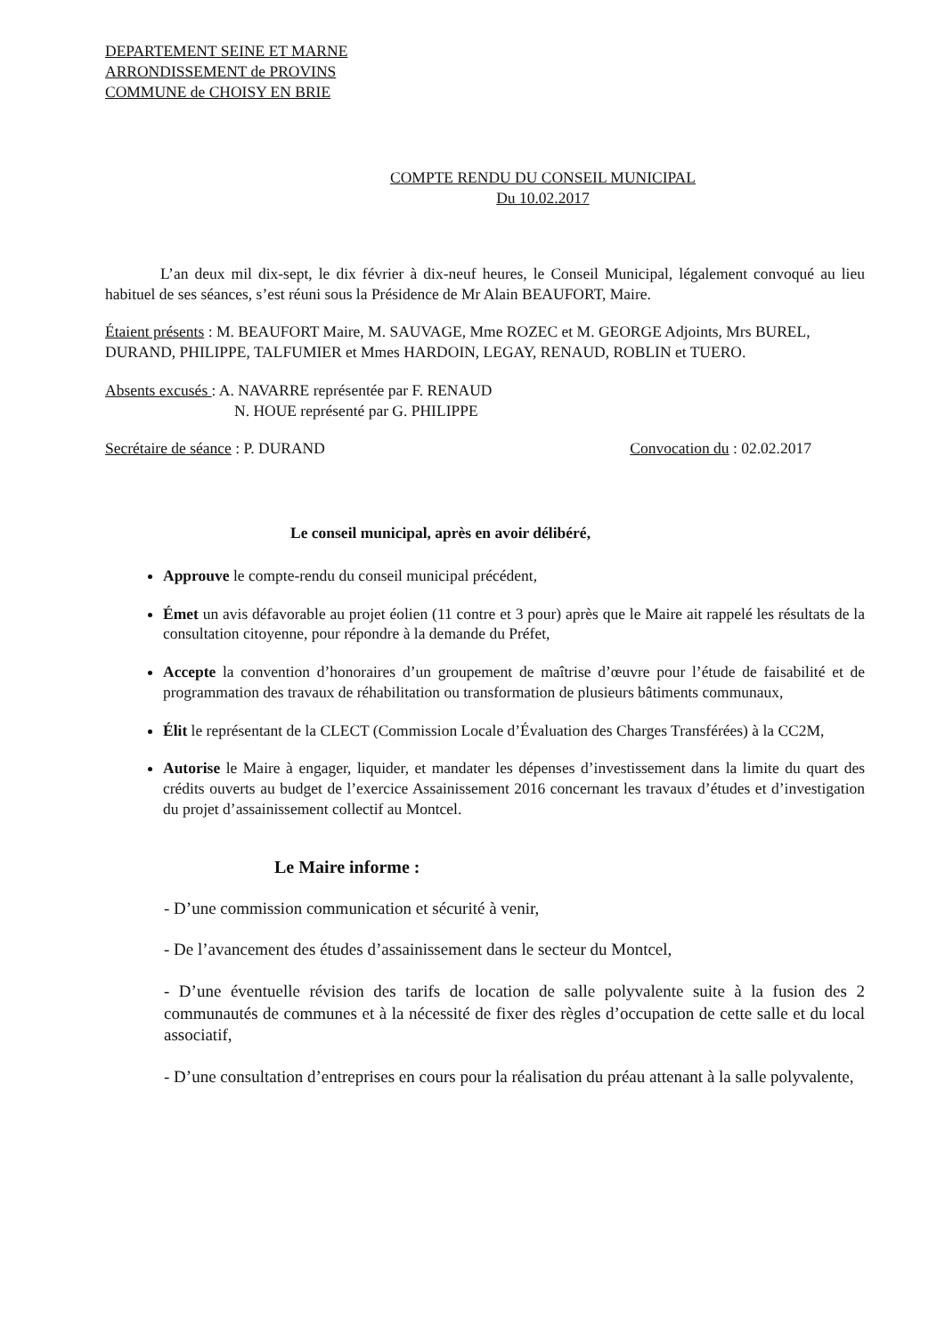DEPARTEMENT SEINE ET MARNE
ARRONDISSEMENT de PROVINS
COMMUNE de CHOISY EN BRIE
COMPTE RENDU DU CONSEIL MUNICIPAL
Du 10.02.2017
L’an deux mil dix-sept, le dix février à dix-neuf heures, le Conseil Municipal, légalement convoqué au lieu habituel de ses séances, s’est réuni sous la Présidence de Mr Alain BEAUFORT, Maire.
Étaient présents : M. BEAUFORT Maire, M. SAUVAGE, Mme ROZEC et M. GEORGE Adjoints, Mrs BUREL, DURAND, PHILIPPE, TALFUMIER et Mmes HARDOIN, LEGAY, RENAUD, ROBLIN et TUERO.
Absents excusés : A. NAVARRE représentée par F. RENAUD
N. HOUE représenté par G. PHILIPPE
Secrétaire de séance : P. DURAND Convocation du : 02.02.2017
Le conseil municipal, après en avoir délibéré,
Approuve le compte-rendu du conseil municipal précédent,
Émet un avis défavorable au projet éolien (11 contre et 3 pour) après que le Maire ait rappelé les résultats de la consultation citoyenne, pour répondre à la demande du Préfet,
Accepte la convention d’honoraires d’un groupement de maîtrise d’œuvre pour l’étude de faisabilité et de programmation des travaux de réhabilitation ou transformation de plusieurs bâtiments communaux,
Élit le représentant de la CLECT (Commission Locale d’Évaluation des Charges Transférées) à la CC2M,
Autorise le Maire à engager, liquider, et mandater les dépenses d’investissement dans la limite du quart des crédits ouverts au budget de l’exercice Assainissement 2016 concernant les travaux d’études et d’investigation du projet d’assainissement collectif au Montcel.
Le Maire informe :
- D’une commission communication et sécurité à venir,
- De l’avancement des études d’assainissement dans le secteur du Montcel,
- D’une éventuelle révision des tarifs de location de salle polyvalente suite à la fusion des 2 communautés de communes et à la nécessité de fixer des règles d’occupation de cette salle et du local associatif,
- D’une consultation d’entreprises en cours pour la réalisation du préau attenant à la salle polyvalente,